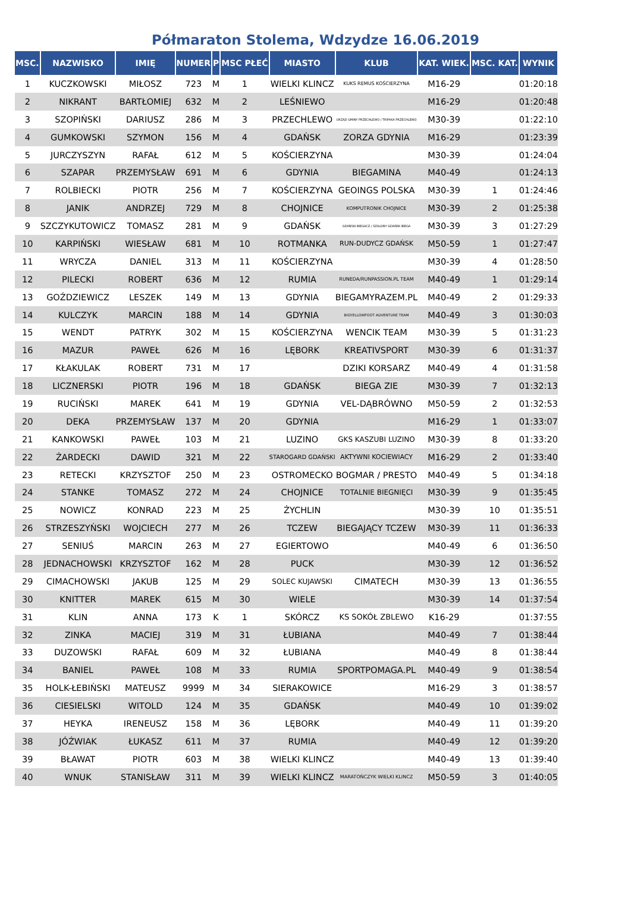Półmaraton Stolema, Wdzydze 16.06.2019
| MSC. | NAZWISKO | IMIĘ | NUMER | P | MSC PŁEĆ | MIASTO | KLUB | KAT. WIEK. | MSC. KAT. | WYNIK |
| --- | --- | --- | --- | --- | --- | --- | --- | --- | --- | --- |
| 1 | KUCZKOWSKI | MIŁOSZ | 723 | M | 1 | WIELKI KLINCZ | KUKS REMUS KOŚCIERZYNA | M16-29 | | 01:20:18 |
| 2 | NIKRANT | BARTŁOMIEJ | 632 | M | 2 | LEŚNIEWO | | M16-29 | | 01:20:48 |
| 3 | SZOPIŃSKI | DARIUSZ | 286 | M | 3 | PRZECHLEWO | URZĄD GMINY PRZECHLEWO / TRIPAKA PRZECHLEWO | M30-39 | | 01:22:10 |
| 4 | GUMKOWSKI | SZYMON | 156 | M | 4 | GDAŃSK | ZORZA GDYNIA | M16-29 | | 01:23:39 |
| 5 | JURCZYSZYN | RAFAŁ | 612 | M | 5 | KOŚCIERZYNA | | M30-39 | | 01:24:04 |
| 6 | SZAPAR | PRZEMYSŁAW | 691 | M | 6 | GDYNIA | BIEGAMINA | M40-49 | | 01:24:13 |
| 7 | ROLBIECKI | PIOTR | 256 | M | 7 | KOŚCIERZYNA | GEOINGS POLSKA | M30-39 | 1 | 01:24:46 |
| 8 | JANIK | ANDRZEJ | 729 | M | 8 | CHOJNICE | KOMPUTRONIK CHOJNICE | M30-39 | 2 | 01:25:38 |
| 9 | SZCZYKUTOWICZ | TOMASZ | 281 | M | 9 | GDAŃSK | GDAŃSKI BIEGACZ / SZALONY GDAŃSK BIEGA | M30-39 | 3 | 01:27:29 |
| 10 | KARPIŃSKI | WIESŁAW | 681 | M | 10 | ROTMANKA | RUN-DUDYCZ GDAŃSK | M50-59 | 1 | 01:27:47 |
| 11 | WRYCZA | DANIEL | 313 | M | 11 | KOŚCIERZYNA | | M30-39 | 4 | 01:28:50 |
| 12 | PILECKI | ROBERT | 636 | M | 12 | RUMIA | RUNEDA/RUNPASSION.PL TEAM | M40-49 | 1 | 01:29:14 |
| 13 | GOŹDZIEWICZ | LESZEK | 149 | M | 13 | GDYNIA | BIEGAMYRAZEM.PL | M40-49 | 2 | 01:29:33 |
| 14 | KULCZYK | MARCIN | 188 | M | 14 | GDYNIA | BIGYELLOWFOOT ADVENTURE TEAM | M40-49 | 3 | 01:30:03 |
| 15 | WENDT | PATRYK | 302 | M | 15 | KOŚCIERZYNA | WENCIK TEAM | M30-39 | 5 | 01:31:23 |
| 16 | MAZUR | PAWEŁ | 626 | M | 16 | LĘBORK | KREATIVSPORT | M30-39 | 6 | 01:31:37 |
| 17 | KŁAKULAK | ROBERT | 731 | M | 17 | | DZIKI KORSARZ | M40-49 | 4 | 01:31:58 |
| 18 | LICZNERSKI | PIOTR | 196 | M | 18 | GDAŃSK | BIEGA ZIE | M30-39 | 7 | 01:32:13 |
| 19 | RUCIŃSKI | MAREK | 641 | M | 19 | GDYNIA | VEL-DĄBRÓWNO | M50-59 | 2 | 01:32:53 |
| 20 | DEKA | PRZEMYSŁAW | 137 | M | 20 | GDYNIA | | M16-29 | 1 | 01:33:07 |
| 21 | KANKOWSKI | PAWEŁ | 103 | M | 21 | LUZINO | GKS KASZUBI LUZINO | M30-39 | 8 | 01:33:20 |
| 22 | ŻARDECKI | DAWID | 321 | M | 22 | STAROGARD GDAŃSKI | AKTYWNI KOCIEWIACY | M16-29 | 2 | 01:33:40 |
| 23 | RETECKI | KRZYSZTOF | 250 | M | 23 | OSTROMECKO | BOGMAR / PRESTO | M40-49 | 5 | 01:34:18 |
| 24 | STANKE | TOMASZ | 272 | M | 24 | CHOJNICE | TOTALNIE BIEGNIĘCI | M30-39 | 9 | 01:35:45 |
| 25 | NOWICZ | KONRAD | 223 | M | 25 | ŻYCHLIN | | M30-39 | 10 | 01:35:51 |
| 26 | STRZESZYŃSKI | WOJCIECH | 277 | M | 26 | TCZEW | BIEGAJĄCY TCZEW | M30-39 | 11 | 01:36:33 |
| 27 | SENIUŚ | MARCIN | 263 | M | 27 | EGIERTOWO | | M40-49 | 6 | 01:36:50 |
| 28 | JEDNACHOWSKI | KRZYSZTOF | 162 | M | 28 | PUCK | | M30-39 | 12 | 01:36:52 |
| 29 | CIMACHOWSKI | JAKUB | 125 | M | 29 | SOLEC KUJAWSKI | CIMATECH | M30-39 | 13 | 01:36:55 |
| 30 | KNITTER | MAREK | 615 | M | 30 | WIELE | | M30-39 | 14 | 01:37:54 |
| 31 | KLIN | ANNA | 173 | K | 1 | SKÓRCZ | KS SOKÓŁ ZBLEWO | K16-29 | | 01:37:55 |
| 32 | ZINKA | MACIEJ | 319 | M | 31 | ŁUBIANA | | M40-49 | 7 | 01:38:44 |
| 33 | DUZOWSKI | RAFAŁ | 609 | M | 32 | ŁUBIANA | | M40-49 | 8 | 01:38:44 |
| 34 | BANIEL | PAWEŁ | 108 | M | 33 | RUMIA | SPORTPOMAGA.PL | M40-49 | 9 | 01:38:54 |
| 35 | HOLK-ŁEBIŃSKI | MATEUSZ | 9999 | M | 34 | SIERAKOWICE | | M16-29 | 3 | 01:38:57 |
| 36 | CIESIELSKI | WITOLD | 124 | M | 35 | GDAŃSK | | M40-49 | 10 | 01:39:02 |
| 37 | HEYKA | IRENEUSZ | 158 | M | 36 | LĘBORK | | M40-49 | 11 | 01:39:20 |
| 38 | JÓŹWIAK | ŁUKASZ | 611 | M | 37 | RUMIA | | M40-49 | 12 | 01:39:20 |
| 39 | BŁAWAT | PIOTR | 603 | M | 38 | WIELKI KLINCZ | | M40-49 | 13 | 01:39:40 |
| 40 | WNUK | STANISŁAW | 311 | M | 39 | WIELKI KLINCZ | MARATOŃCZYK WIELKI KLINCZ | M50-59 | 3 | 01:40:05 |